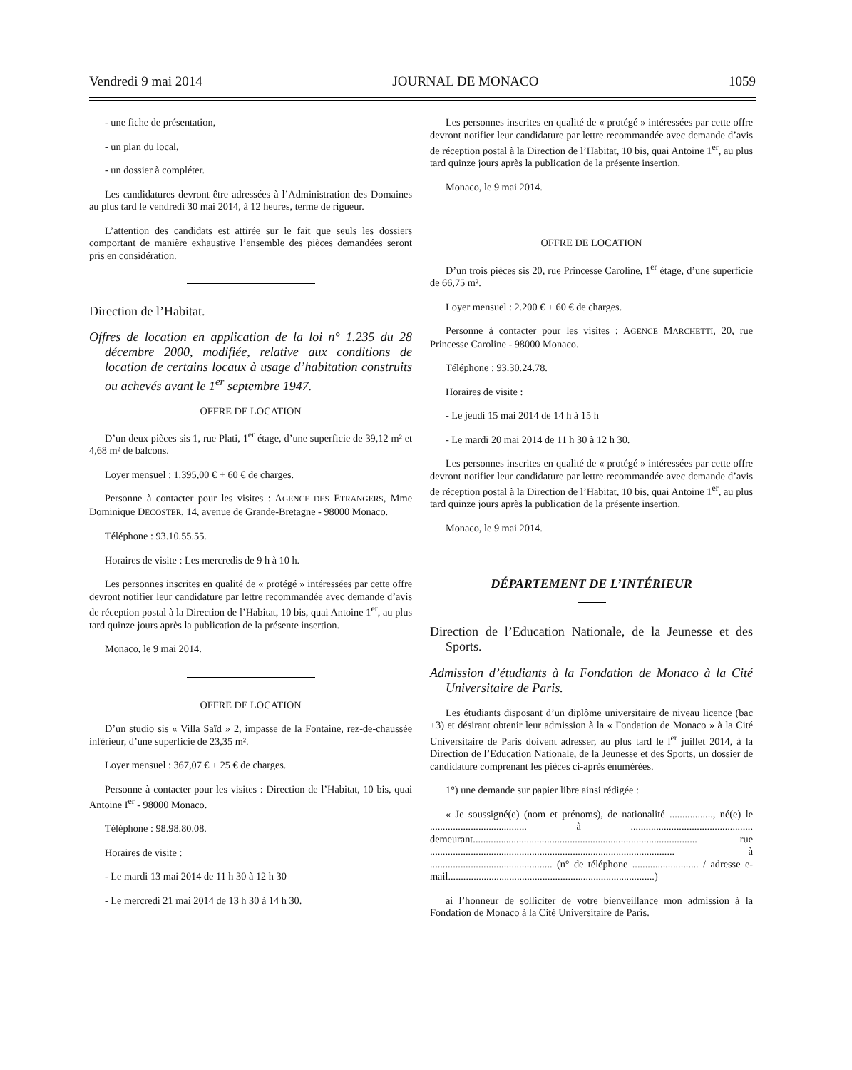Vendredi 9 mai 2014 JOURNAL DE MONACO 1059
- une fiche de présentation,
- un plan du local,
- un dossier à compléter.
Les candidatures devront être adressées à l’Administration des Domaines au plus tard le vendredi 30 mai 2014, à 12 heures, terme de rigueur.
L’attention des candidats est attirée sur le fait que seuls les dossiers comportant de manière exhaustive l’ensemble des pièces demandées seront pris en considération.
Direction de l’Habitat.
Offres de location en application de la loi n° 1.235 du 28 décembre 2000, modifiée, relative aux conditions de location de certains locaux à usage d’habitation construits ou achevés avant le 1<sup>er</sup> septembre 1947.
OFFRE DE LOCATION
D’un deux pièces sis 1, rue Plati, 1<sup>er</sup> étage, d’une superficie de 39,12 m² et 4,68 m² de balcons.
Loyer mensuel : 1.395,00 € + 60 € de charges.
Personne à contacter pour les visites : AGENCE DES ETRANGERS, Mme Dominique DECOSTER, 14, avenue de Grande-Bretagne - 98000 Monaco.
Téléphone : 93.10.55.55.
Horaires de visite : Les mercredis de 9 h à 10 h.
Les personnes inscrites en qualité de « protégé » intéressées par cette offre devront notifier leur candidature par lettre recommandée avec demande d’avis de réception postal à la Direction de l’Habitat, 10 bis, quai Antoine 1<sup>er</sup>, au plus tard quinze jours après la publication de la présente insertion.
Monaco, le 9 mai 2014.
OFFRE DE LOCATION
D’un studio sis « Villa Saïd » 2, impasse de la Fontaine, rez-de-chaussée inférieur, d’une superficie de 23,35 m².
Loyer mensuel : 367,07 € + 25 € de charges.
Personne à contacter pour les visites : Direction de l’Habitat, 10 bis, quai Antoine I<sup>er</sup> - 98000 Monaco.
Téléphone : 98.98.80.08.
Horaires de visite :
- Le mardi 13 mai 2014 de 11 h 30 à 12 h 30
- Le mercredi 21 mai 2014 de 13 h 30 à 14 h 30.
Les personnes inscrites en qualité de « protégé » intéressées par cette offre devront notifier leur candidature par lettre recommandée avec demande d’avis de réception postal à la Direction de l’Habitat, 10 bis, quai Antoine 1<sup>er</sup>, au plus tard quinze jours après la publication de la présente insertion.
Monaco, le 9 mai 2014.
OFFRE DE LOCATION
D’un trois pièces sis 20, rue Princesse Caroline, 1<sup>er</sup> étage, d’une superficie de 66,75 m².
Loyer mensuel : 2.200 € + 60 € de charges.
Personne à contacter pour les visites : AGENCE MARCHETTI, 20, rue Princesse Caroline - 98000 Monaco.
Téléphone : 93.30.24.78.
Horaires de visite :
- Le jeudi 15 mai 2014 de 14 h à 15 h
- Le mardi 20 mai 2014 de 11 h 30 à 12 h 30.
Les personnes inscrites en qualité de « protégé » intéressées par cette offre devront notifier leur candidature par lettre recommandée avec demande d’avis de réception postal à la Direction de l’Habitat, 10 bis, quai Antoine 1<sup>er</sup>, au plus tard quinze jours après la publication de la présente insertion.
Monaco, le 9 mai 2014.
DÉPARTEMENT DE L’INTÉRIEUR
Direction de l’Education Nationale, de la Jeunesse et des Sports.
Admission d’étudiants à la Fondation de Monaco à la Cité Universitaire de Paris.
Les étudiants disposant d’un diplôme universitaire de niveau licence (bac +3) et désirant obtenir leur admission à la « Fondation de Monaco » à la Cité Universitaire de Paris doivent adresser, au plus tard le l<sup>er</sup> juillet 2014, à la Direction de l’Education Nationale, de la Jeunesse et des Sports, un dossier de candidature comprenant les pièces ci-après énumérées.
1°) une demande sur papier libre ainsi rédigée :
« Je soussigné(e) (nom et prénoms), de nationalité ................., né(e) le ...................................... à ................................................ demeurant........................................................................................ rue ................................................................................................ à ................................................ (n° de téléphone .......................... / adresse e-mail.................................................................................)
ai l’honneur de solliciter de votre bienveillance mon admission à la Fondation de Monaco à la Cité Universitaire de Paris.